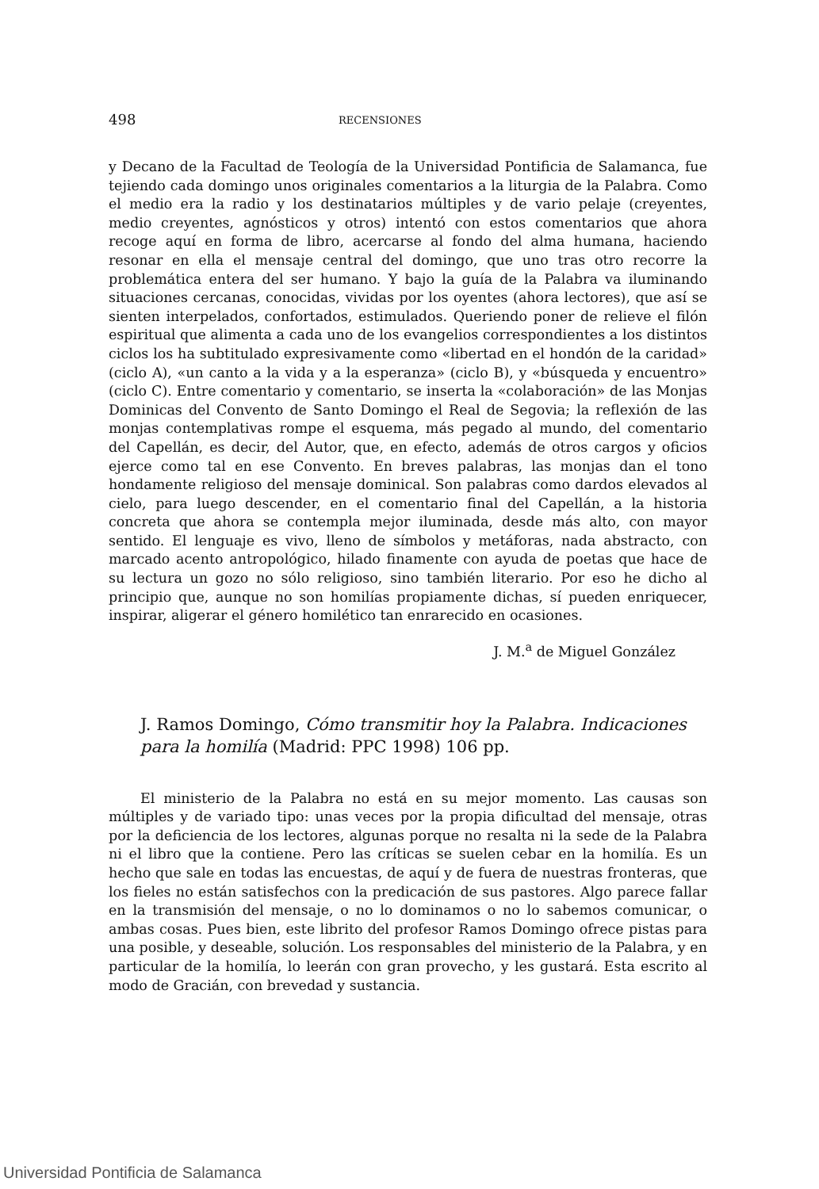498 RECENSIONES
y Decano de la Facultad de Teología de la Universidad Pontificia de Salamanca, fue tejiendo cada domingo unos originales comentarios a la liturgia de la Palabra. Como el medio era la radio y los destinatarios múltiples y de vario pelaje (creyentes, medio creyentes, agnósticos y otros) intentó con estos comentarios que ahora recoge aquí en forma de libro, acercarse al fondo del alma humana, haciendo resonar en ella el mensaje central del domingo, que uno tras otro recorre la problemática entera del ser humano. Y bajo la guía de la Palabra va iluminando situaciones cercanas, conocidas, vividas por los oyentes (ahora lectores), que así se sienten interpelados, confortados, estimulados. Queriendo poner de relieve el filón espiritual que alimenta a cada uno de los evangelios correspondientes a los distintos ciclos los ha subtitulado expresivamente como «libertad en el hondón de la caridad» (ciclo A), «un canto a la vida y a la esperanza» (ciclo B), y «búsqueda y encuentro» (ciclo C). Entre comentario y comentario, se inserta la «colaboración» de las Monjas Dominicas del Convento de Santo Domingo el Real de Segovia; la reflexión de las monjas contemplativas rompe el esquema, más pegado al mundo, del comentario del Capellán, es decir, del Autor, que, en efecto, además de otros cargos y oficios ejerce como tal en ese Convento. En breves palabras, las monjas dan el tono hondamente religioso del mensaje dominical. Son palabras como dardos elevados al cielo, para luego descender, en el comentario final del Capellán, a la historia concreta que ahora se contempla mejor iluminada, desde más alto, con mayor sentido. El lenguaje es vivo, lleno de símbolos y metáforas, nada abstracto, con marcado acento antropológico, hilado finamente con ayuda de poetas que hace de su lectura un gozo no sólo religioso, sino también literario. Por eso he dicho al principio que, aunque no son homilías propiamente dichas, sí pueden enriquecer, inspirar, aligerar el género homilético tan enrarecido en ocasiones.
J. M.<sup>a</sup> de Miguel González
J. Ramos Domingo, Cómo transmitir hoy la Palabra. Indicaciones para la homilía (Madrid: PPC 1998) 106 pp.
El ministerio de la Palabra no está en su mejor momento. Las causas son múltiples y de variado tipo: unas veces por la propia dificultad del mensaje, otras por la deficiencia de los lectores, algunas porque no resalta ni la sede de la Palabra ni el libro que la contiene. Pero las críticas se suelen cebar en la homilía. Es un hecho que sale en todas las encuestas, de aquí y de fuera de nuestras fronteras, que los fieles no están satisfechos con la predicación de sus pastores. Algo parece fallar en la transmisión del mensaje, o no lo dominamos o no lo sabemos comunicar, o ambas cosas. Pues bien, este librito del profesor Ramos Domingo ofrece pistas para una posible, y deseable, solución. Los responsables del ministerio de la Palabra, y en particular de la homilía, lo leerán con gran provecho, y les gustará. Esta escrito al modo de Gracián, con brevedad y sustancia.
Universidad Pontificia de Salamanca